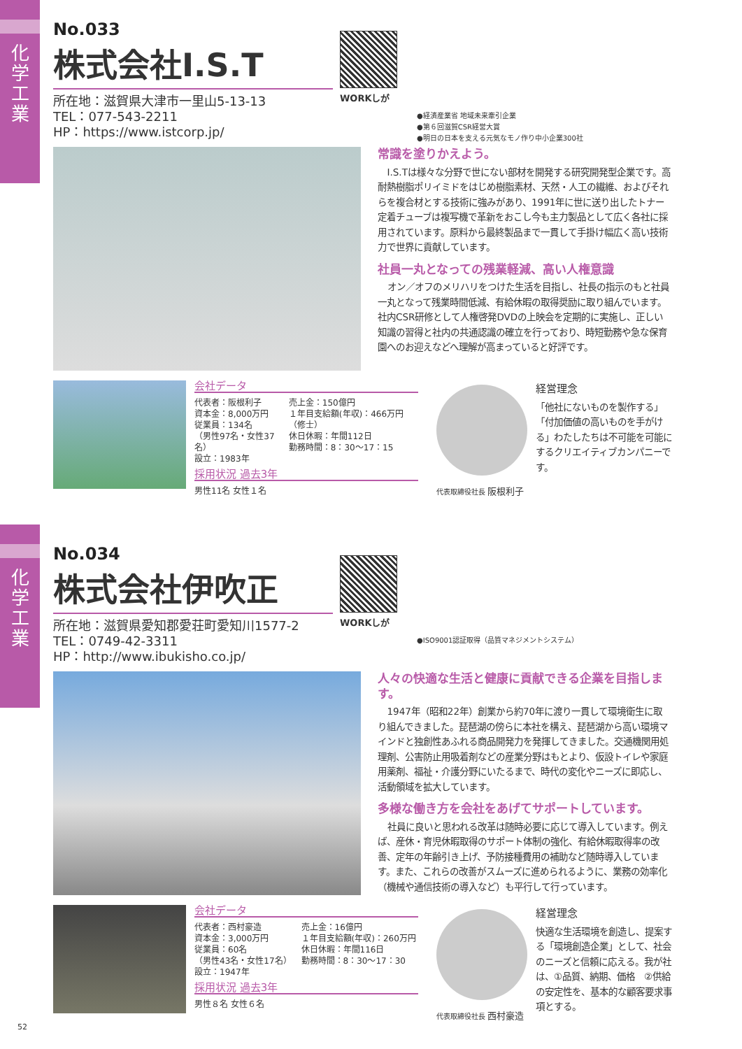化学工業
No.033
株式会社I.S.T
所在地：滋賀県大津市一里山5-13-13
TEL：077-543-2211
HP：https://www.istcorp.jp/
WORKしが
●経済産業省 地域未来牽引企業
●第６回滋賀CSR経営大賞
●明日の日本を支える元気なモノ作り中小企業300社
常識を塗りかえよう。
I.S.Tは様々な分野で世にない部材を開発する研究開発型企業です。高耐熱樹脂ポリイミドをはじめ樹脂素材、天然・人工の繊維、およびそれらを複合材とする技術に強みがあり、1991年に世に送り出したトナー定着チューブは複写機で革新をおこし今も主力製品として広く各社に採用されています。原料から最終製品まで一貫して手掛け幅広く高い技術力で世界に貢献しています。
社員一丸となっての残業軽減、高い人権意識
オン／オフのメリハリをつけた生活を目指し、社長の指示のもと社員一丸となって残業時間低減、有給休暇の取得奨励に取り組んでいます。社内CSR研修として人権啓発DVDの上映会を定期的に実施し、正しい知識の習得と社内の共通認識の確立を行っており、時短勤務や急な保育園へのお迎えなどへ理解が高まっていると好評です。
会社データ
代表者：阪根利子
資本金：8,000万円
従業員：134名
（男性97名・女性37名）
設立：1983年
売上金：150億円
１年目支給額(年収)：466万円（修士）
休日休暇：年間112日
勤務時間：8：30〜17：15
採用状況 過去3年
男性11名 女性１名
代表取締役社長 阪根利子
経営理念
「他社にないものを製作する」「付加価値の高いものを手がける」わたしたちは不可能を可能にするクリエイティブカンパニーです。
化学工業
No.034
株式会社伊吹正
所在地：滋賀県愛知郡愛荘町愛知川1577-2
TEL：0749-42-3311
HP：http://www.ibukisho.co.jp/
WORKしが
●ISO9001認証取得（品質マネジメントシステム）
人々の快適な生活と健康に貢献できる企業を目指します。
1947年（昭和22年）創業から約70年に渡り一貫して環境衛生に取り組んできました。琵琶湖の傍らに本社を構え、琵琶湖から高い環境マインドと独創性あふれる商品開発力を発揮してきました。交通機関用処理剤、公害防止用吸着剤などの産業分野はもとより、仮設トイレや家庭用薬剤、福祉・介護分野にいたるまで、時代の変化やニーズに即応し、活動領域を拡大しています。
多様な働き方を会社をあげてサポートしています。
社員に良いと思われる改革は随時必要に応じて導入しています。例えば、産休・育児休暇取得のサポート体制の強化、有給休暇取得率の改善、定年の年齢引き上げ、予防接種費用の補助など随時導入しています。また、これらの改善がスムーズに進められるように、業務の効率化（機械や通信技術の導入など）も平行して行っています。
会社データ
代表者：西村豪造
資本金：3,000万円
従業員：60名
（男性43名・女性17名）
設立：1947年
売上金：16億円
１年目支給額(年収)：260万円
休日休暇：年間116日
勤務時間：8：30〜17：30
採用状況 過去3年
男性８名 女性６名
代表取締役社長 西村豪造
経営理念
快適な生活環境を創造し、提案する「環境創造企業」として、社会のニーズと信頼に応える。我が社は、①品質、納期、価格　②供給の安定性を、基本的な顧客要求事項とする。
52